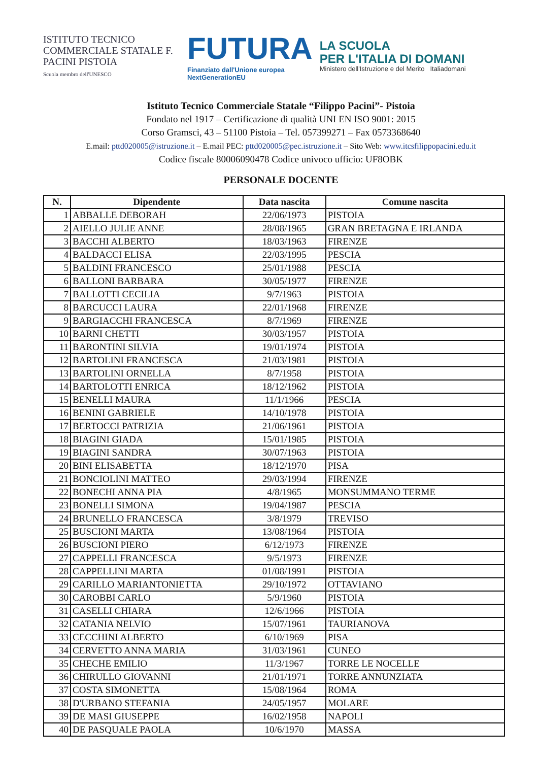ISTITUTO TECNICO COMMERCIALE STATALE F. PACINI PISTOIA
Scuola membro dell'UNESCO
FUTURA
Finanziato dall'Unione europea
NextGenerationEU
LA SCUOLA
PER L'ITALIA DI DOMANI
Ministero dell'Istruzione e del Merito Italiadomani
Istituto Tecnico Commerciale Statale “Filippo Pacini”- Pistoia
Fondato nel 1917 – Certificazione di qualità UNI EN ISO 9001: 2015
Corso Gramsci, 43 – 51100 Pistoia – Tel. 057399271 – Fax 0573368640
E.mail: pttd020005@istruzione.it – E.mail PEC: pttd020005@pec.istruzione.it – Sito Web: www.itcsfilippopacini.edu.it
Codice fiscale 80006090478 Codice univoco ufficio: UF8OBK
PERSONALE DOCENTE
| N. | Dipendente | Data nascita | Comune nascita |
| --- | --- | --- | --- |
| 1 | ABBALLE DEBORAH | 22/06/1973 | PISTOIA |
| 2 | AIELLO JULIE ANNE | 28/08/1965 | GRAN BRETAGNA E IRLANDA |
| 3 | BACCHI ALBERTO | 18/03/1963 | FIRENZE |
| 4 | BALDACCI ELISA | 22/03/1995 | PESCIA |
| 5 | BALDINI FRANCESCO | 25/01/1988 | PESCIA |
| 6 | BALLONI BARBARA | 30/05/1977 | FIRENZE |
| 7 | BALLOTTI CECILIA | 9/7/1963 | PISTOIA |
| 8 | BARCUCCI LAURA | 22/01/1968 | FIRENZE |
| 9 | BARGIACCHI FRANCESCA | 8/7/1969 | FIRENZE |
| 10 | BARNI CHETTI | 30/03/1957 | PISTOIA |
| 11 | BARONTINI SILVIA | 19/01/1974 | PISTOIA |
| 12 | BARTOLINI FRANCESCA | 21/03/1981 | PISTOIA |
| 13 | BARTOLINI ORNELLA | 8/7/1958 | PISTOIA |
| 14 | BARTOLOTTI ENRICA | 18/12/1962 | PISTOIA |
| 15 | BENELLI MAURA | 11/1/1966 | PESCIA |
| 16 | BENINI GABRIELE | 14/10/1978 | PISTOIA |
| 17 | BERTOCCI PATRIZIA | 21/06/1961 | PISTOIA |
| 18 | BIAGINI GIADA | 15/01/1985 | PISTOIA |
| 19 | BIAGINI SANDRA | 30/07/1963 | PISTOIA |
| 20 | BINI ELISABETTA | 18/12/1970 | PISA |
| 21 | BONCIOLINI MATTEO | 29/03/1994 | FIRENZE |
| 22 | BONECHI ANNA PIA | 4/8/1965 | MONSUMMANO TERME |
| 23 | BONELLI SIMONA | 19/04/1987 | PESCIA |
| 24 | BRUNELLO FRANCESCA | 3/8/1979 | TREVISO |
| 25 | BUSCIONI MARTA | 13/08/1964 | PISTOIA |
| 26 | BUSCIONI PIERO | 6/12/1973 | FIRENZE |
| 27 | CAPPELLI FRANCESCA | 9/5/1973 | FIRENZE |
| 28 | CAPPELLINI MARTA | 01/08/1991 | PISTOIA |
| 29 | CARILLO MARIANTONIETTA | 29/10/1972 | OTTAVIANO |
| 30 | CAROBBI CARLO | 5/9/1960 | PISTOIA |
| 31 | CASELLI CHIARA | 12/6/1966 | PISTOIA |
| 32 | CATANIA NELVIO | 15/07/1961 | TAURIANOVA |
| 33 | CECCHINI ALBERTO | 6/10/1969 | PISA |
| 34 | CERVETTO ANNA MARIA | 31/03/1961 | CUNEO |
| 35 | CHECHE EMILIO | 11/3/1967 | TORRE LE NOCELLE |
| 36 | CHIRULLO GIOVANNI | 21/01/1971 | TORRE ANNUNZIATA |
| 37 | COSTA SIMONETTA | 15/08/1964 | ROMA |
| 38 | D'URBANO STEFANIA | 24/05/1957 | MOLARE |
| 39 | DE MASI GIUSEPPE | 16/02/1958 | NAPOLI |
| 40 | DE PASQUALE PAOLA | 10/6/1970 | MASSA |